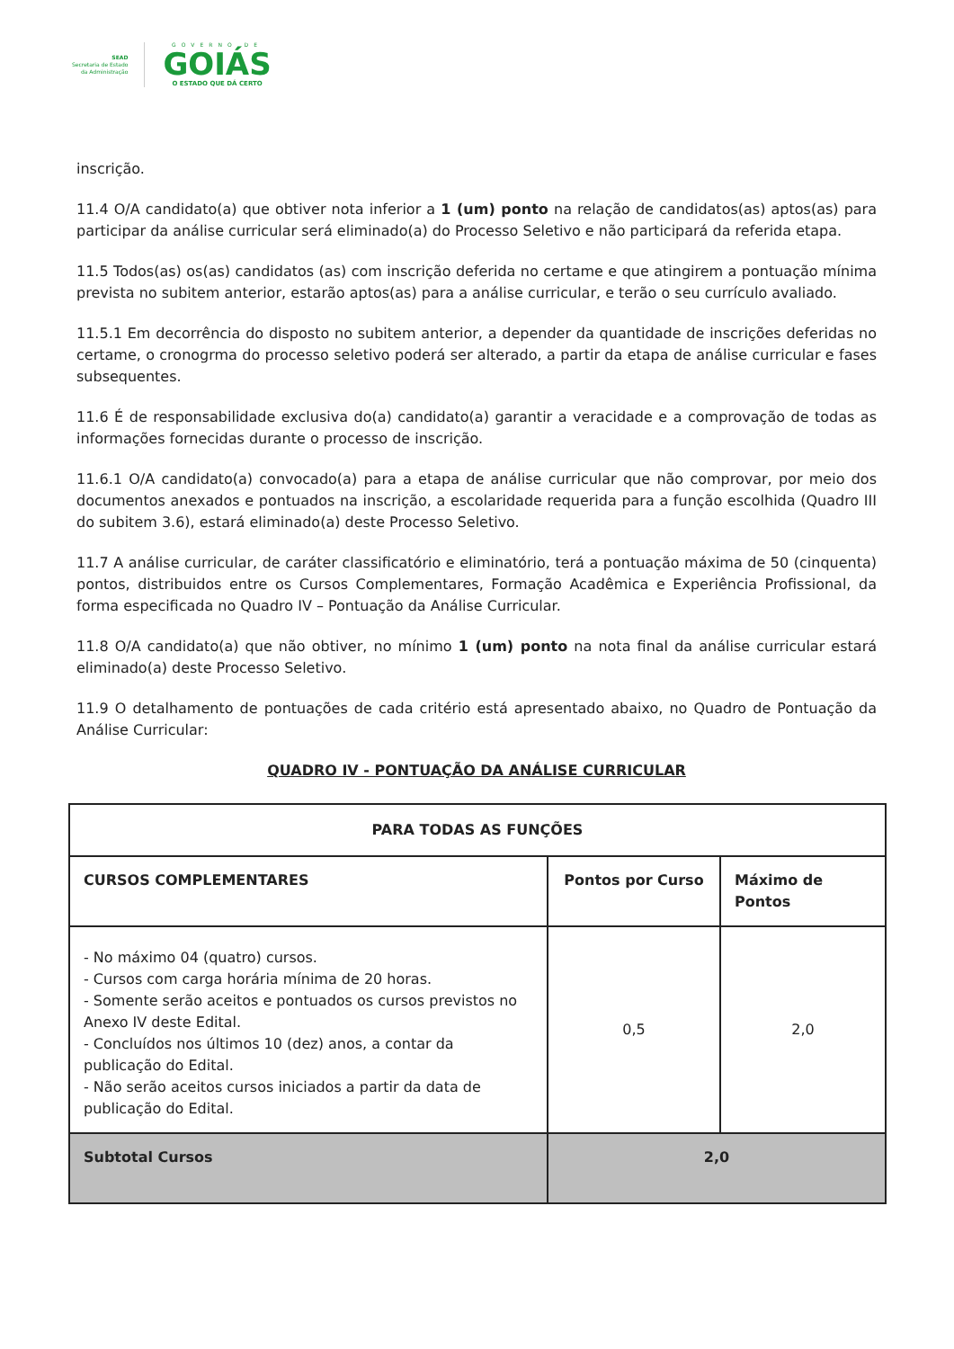SEAD
Secretaria de Estado
da Administração
GOVERNO DE
GOIÁS
O ESTADO QUE DÁ CERTO
inscrição.
11.4 O/A candidato(a) que obtiver nota inferior a 1 (um) ponto na relação de candidatos(as) aptos(as) para participar da análise curricular será eliminado(a) do Processo Seletivo e não participará da referida etapa.
11.5 Todos(as) os(as) candidatos (as) com inscrição deferida no certame e que atingirem a pontuação mínima prevista no subitem anterior, estarão aptos(as) para a análise curricular, e terão o seu currículo avaliado.
11.5.1 Em decorrência do disposto no subitem anterior, a depender da quantidade de inscrições deferidas no certame, o cronogrma do processo seletivo poderá ser alterado, a partir da etapa de análise curricular e fases subsequentes.
11.6 É de responsabilidade exclusiva do(a) candidato(a) garantir a veracidade e a comprovação de todas as informações fornecidas durante o processo de inscrição.
11.6.1 O/A candidato(a) convocado(a) para a etapa de análise curricular que não comprovar, por meio dos documentos anexados e pontuados na inscrição, a escolaridade requerida para a função escolhida (Quadro III do subitem 3.6), estará eliminado(a) deste Processo Seletivo.
11.7 A análise curricular, de caráter classificatório e eliminatório, terá a pontuação máxima de 50 (cinquenta) pontos, distribuidos entre os Cursos Complementares, Formação Acadêmica e Experiência Profissional, da forma especificada no Quadro IV – Pontuação da Análise Curricular.
11.8 O/A candidato(a) que não obtiver, no mínimo 1 (um) ponto na nota final da análise curricular estará eliminado(a) deste Processo Seletivo.
11.9 O detalhamento de pontuações de cada critério está apresentado abaixo, no Quadro de Pontuação da Análise Curricular:
QUADRO IV - PONTUAÇÃO DA ANÁLISE CURRICULAR
| PARA TODAS AS FUNÇÕES | | |
| --- | --- | --- |
| CURSOS COMPLEMENTARES | Pontos por Curso | Máximo de Pontos |
| - No máximo 04 (quatro) cursos. - Cursos com carga horária mínima de 20 horas. - Somente serão aceitos e pontuados os cursos previstos no Anexo IV deste Edital. - Concluídos nos últimos 10 (dez) anos, a contar da publicação do Edital. - Não serão aceitos cursos iniciados a partir da data de publicação do Edital. | 0,5 | 2,0 |
| Subtotal Cursos | 2,0 | |